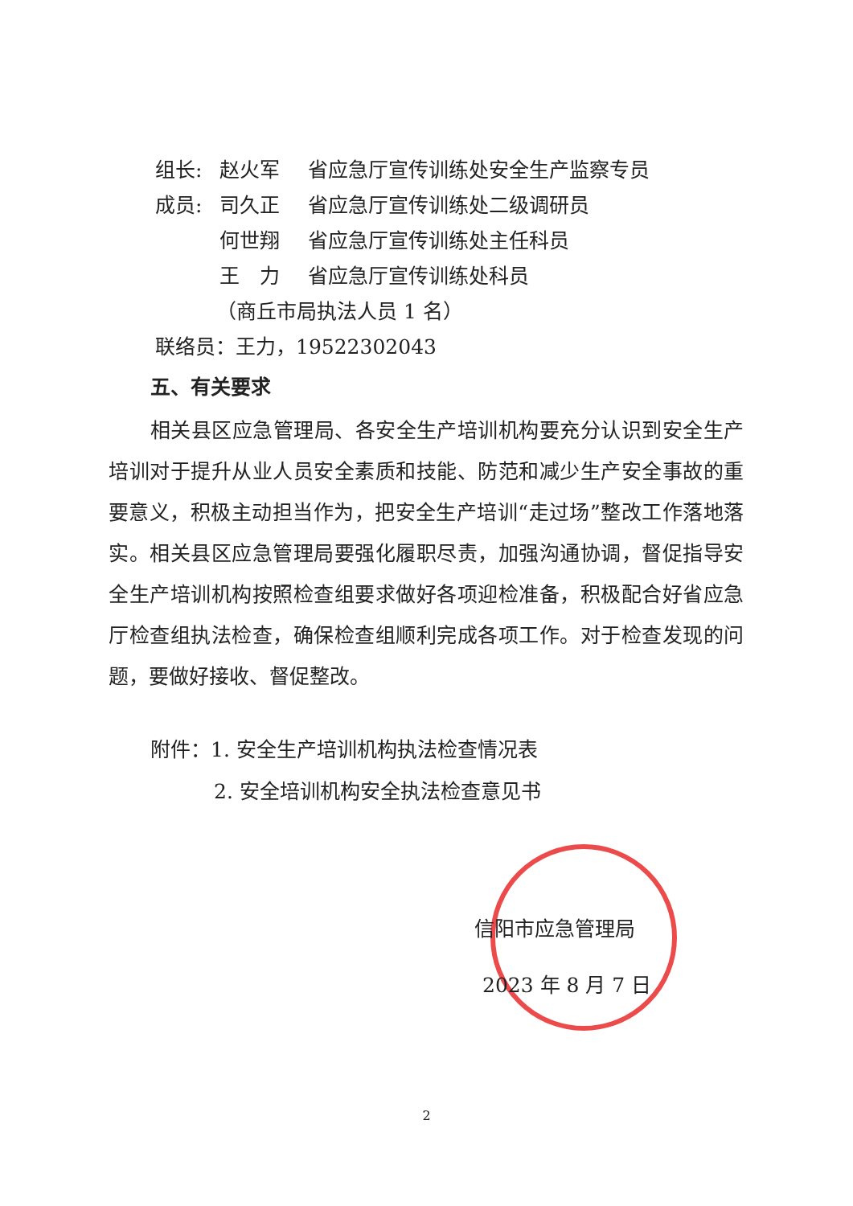组长: 赵火军 省应急厅宣传训练处安全生产监察专员
成员: 司久正 省应急厅宣传训练处二级调研员
何世翔 省应急厅宣传训练处主任科员
王　力 省应急厅宣传训练处科员
（商丘市局执法人员 1 名）
联络员：王力，19522302043
五、有关要求
相关县区应急管理局、各安全生产培训机构要充分认识到安全生产培训对于提升从业人员安全素质和技能、防范和减少生产安全事故的重要意义，积极主动担当作为，把安全生产培训“走过场”整改工作落地落实。相关县区应急管理局要强化履职尽责，加强沟通协调，督促指导安全生产培训机构按照检查组要求做好各项迎检准备，积极配合好省应急厅检查组执法检查，确保检查组顺利完成各项工作。对于检查发现的问题，要做好接收、督促整改。
附件：1. 安全生产培训机构执法检查情况表
2. 安全培训机构安全执法检查意见书
信阳市应急管理局
2023 年 8 月 7 日
2